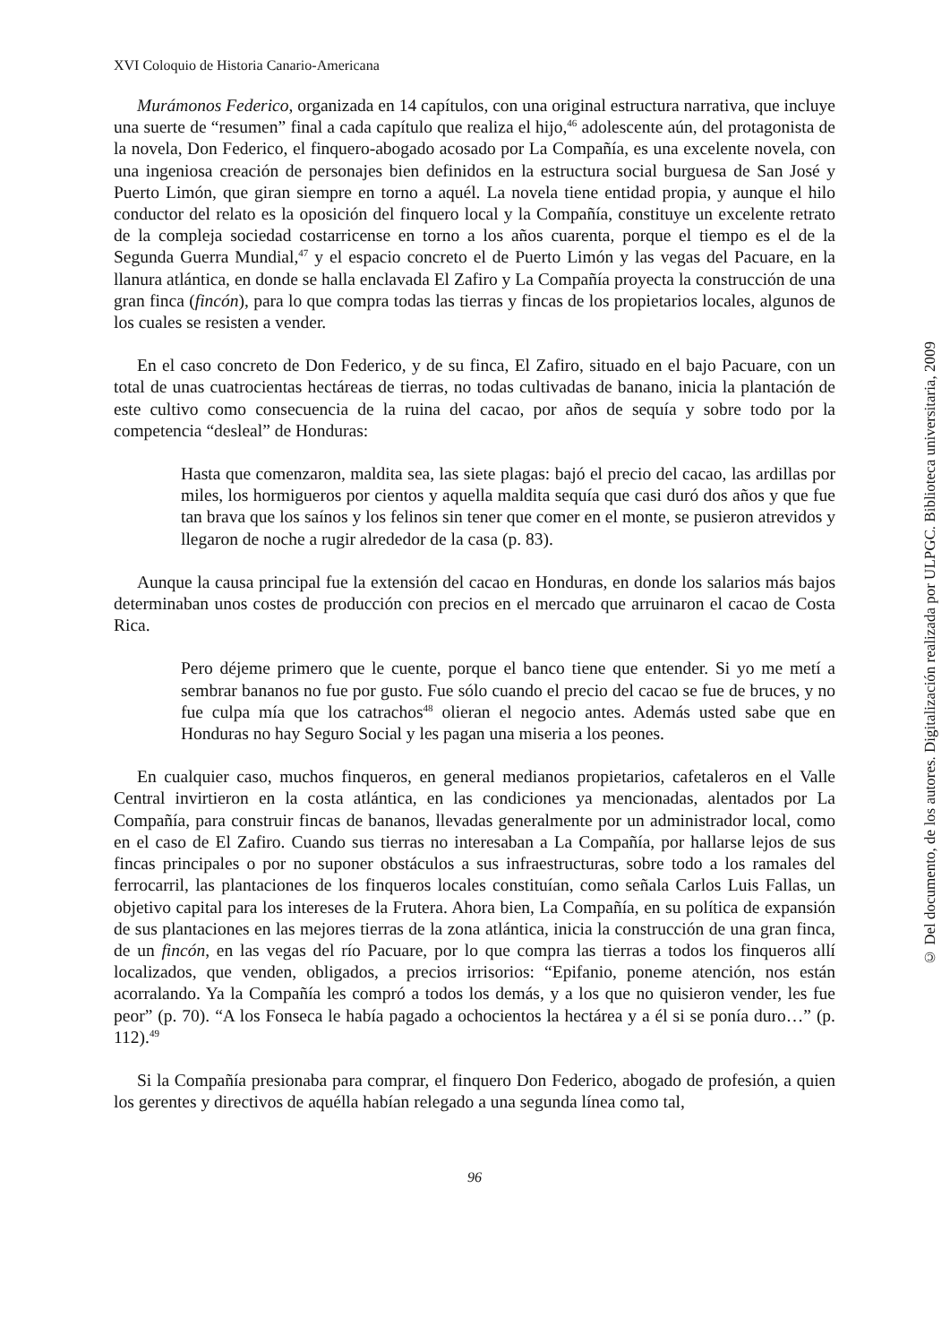XVI Coloquio de Historia Canario-Americana
Murámonos Federico, organizada en 14 capítulos, con una original estructura narrativa, que incluye una suerte de “resumen” final a cada capítulo que realiza el hijo,<sup>46</sup> adolescente aún, del protagonista de la novela, Don Federico, el finquero-abogado acosado por La Compañía, es una excelente novela, con una ingeniosa creación de personajes bien definidos en la estructura social burguesa de San José y Puerto Limón, que giran siempre en torno a aquél. La novela tiene entidad propia, y aunque el hilo conductor del relato es la oposición del finquero local y la Compañía, constituye un excelente retrato de la compleja sociedad costarricense en torno a los años cuarenta, porque el tiempo es el de la Segunda Guerra Mundial,<sup>47</sup> y el espacio concreto el de Puerto Limón y las vegas del Pacuare, en la llanura atlántica, en donde se halla enclavada El Zafiro y La Compañía proyecta la construcción de una gran finca (fincón), para lo que compra todas las tierras y fincas de los propietarios locales, algunos de los cuales se resisten a vender.
En el caso concreto de Don Federico, y de su finca, El Zafiro, situado en el bajo Pacuare, con un total de unas cuatrocientas hectáreas de tierras, no todas cultivadas de banano, inicia la plantación de este cultivo como consecuencia de la ruina del cacao, por años de sequía y sobre todo por la competencia “desleal” de Honduras:
Hasta que comenzaron, maldita sea, las siete plagas: bajó el precio del cacao, las ardillas por miles, los hormigueros por cientos y aquella maldita sequía que casi duró dos años y que fue tan brava que los saínos y los felinos sin tener que comer en el monte, se pusieron atrevidos y llegaron de noche a rugir alrededor de la casa (p. 83).
Aunque la causa principal fue la extensión del cacao en Honduras, en donde los salarios más bajos determinaban unos costes de producción con precios en el mercado que arruinaron el cacao de Costa Rica.
Pero déjeme primero que le cuente, porque el banco tiene que entender. Si yo me metí a sembrar bananos no fue por gusto. Fue sólo cuando el precio del cacao se fue de bruces, y no fue culpa mía que los catrachos<sup>48</sup> olieran el negocio antes. Además usted sabe que en Honduras no hay Seguro Social y les pagan una miseria a los peones.
En cualquier caso, muchos finqueros, en general medianos propietarios, cafetaleros en el Valle Central invirtieron en la costa atlántica, en las condiciones ya mencionadas, alentados por La Compañía, para construir fincas de bananos, llevadas generalmente por un administrador local, como en el caso de El Zafiro. Cuando sus tierras no interesaban a La Compañía, por hallarse lejos de sus fincas principales o por no suponer obstáculos a sus infraestructuras, sobre todo a los ramales del ferrocarril, las plantaciones de los finqueros locales constituían, como señala Carlos Luis Fallas, un objetivo capital para los intereses de la Frutera. Ahora bien, La Compañía, en su política de expansión de sus plantaciones en las mejores tierras de la zona atlántica, inicia la construcción de una gran finca, de un fincón, en las vegas del río Pacuare, por lo que compra las tierras a todos los finqueros allí localizados, que venden, obligados, a precios irrisorios: “Epifanio, poneme atención, nos están acorralando. Ya la Compañía les compró a todos los demás, y a los que no quisieron vender, les fue peor” (p. 70). “A los Fonseca le había pagado a ochocientos la hectárea y a él si se ponía duro…” (p. 112).<sup>49</sup>
Si la Compañía presionaba para comprar, el finquero Don Federico, abogado de profesión, a quien los gerentes y directivos de aquélla habían relegado a una segunda línea como tal,
96
© Del documento, de los autores. Digitalización realizada por ULPGC. Biblioteca universitaria, 2009